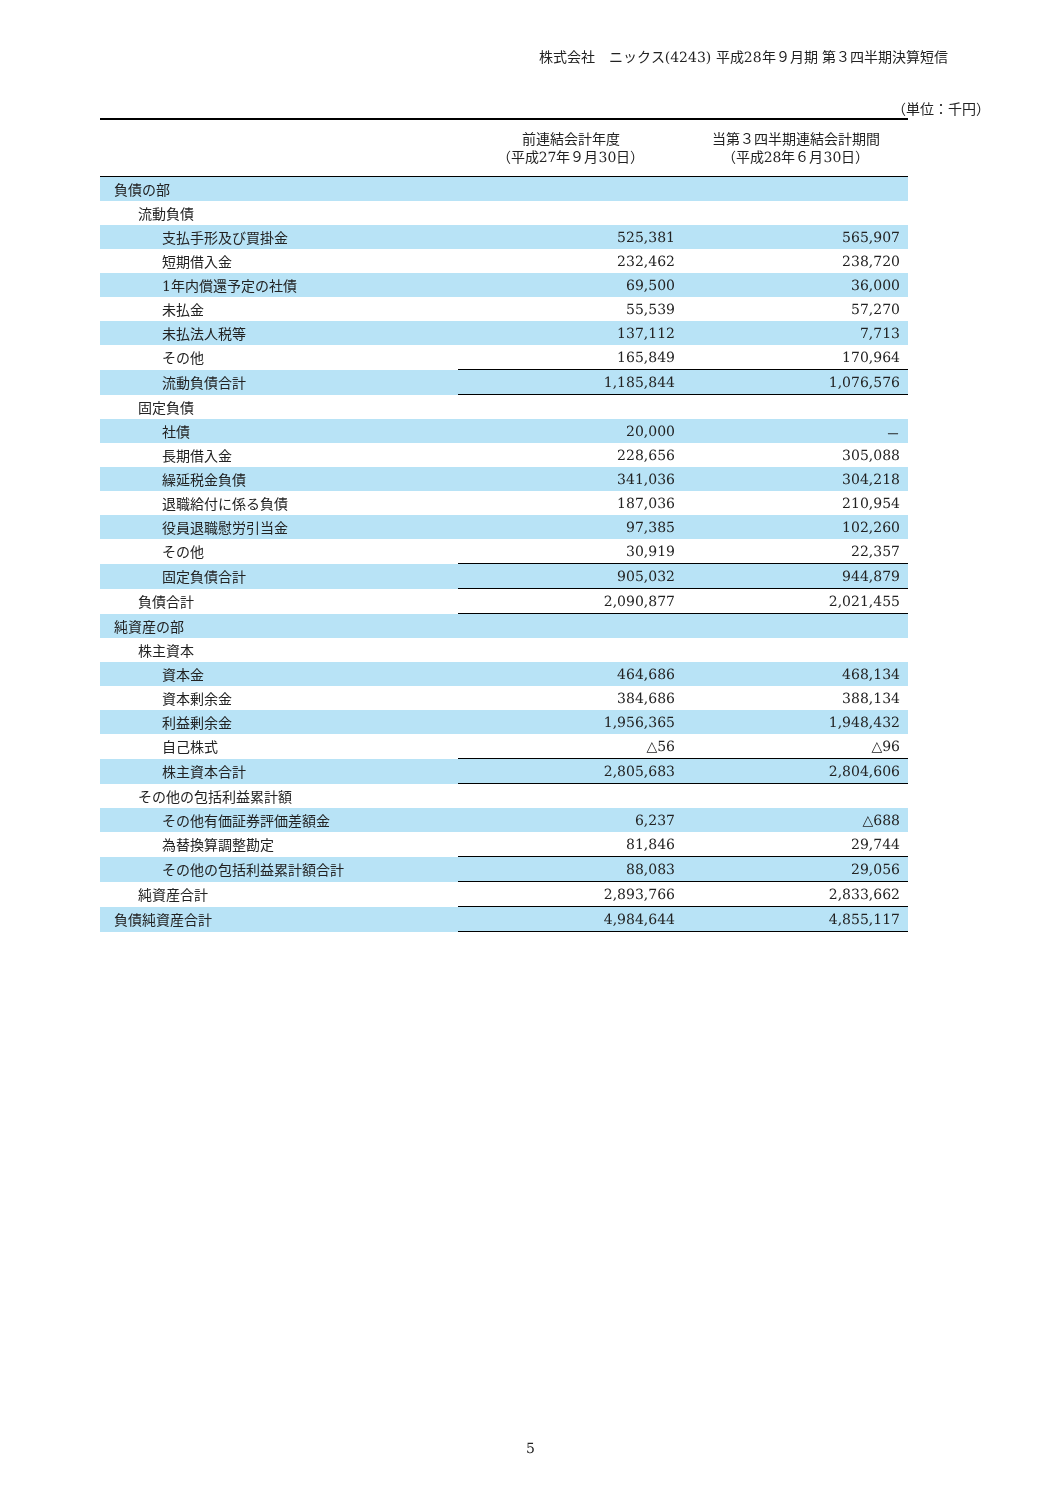株式会社　ニックス(4243) 平成28年９月期 第３四半期決算短信
（単位：千円）
| | 前連結会計年度 （平成27年９月30日） | 当第３四半期連結会計期間 （平成28年６月30日） |
| --- | --- | --- |
| 負債の部 | | |
| 流動負債 | | |
| 支払手形及び買掛金 | 525,381 | 565,907 |
| 短期借入金 | 232,462 | 238,720 |
| 1年内償還予定の社債 | 69,500 | 36,000 |
| 未払金 | 55,539 | 57,270 |
| 未払法人税等 | 137,112 | 7,713 |
| その他 | 165,849 | 170,964 |
| 流動負債合計 | 1,185,844 | 1,076,576 |
| 固定負債 | | |
| 社債 | 20,000 | － |
| 長期借入金 | 228,656 | 305,088 |
| 繰延税金負債 | 341,036 | 304,218 |
| 退職給付に係る負債 | 187,036 | 210,954 |
| 役員退職慰労引当金 | 97,385 | 102,260 |
| その他 | 30,919 | 22,357 |
| 固定負債合計 | 905,032 | 944,879 |
| 負債合計 | 2,090,877 | 2,021,455 |
| 純資産の部 | | |
| 株主資本 | | |
| 資本金 | 464,686 | 468,134 |
| 資本剰余金 | 384,686 | 388,134 |
| 利益剰余金 | 1,956,365 | 1,948,432 |
| 自己株式 | △56 | △96 |
| 株主資本合計 | 2,805,683 | 2,804,606 |
| その他の包括利益累計額 | | |
| その他有価証券評価差額金 | 6,237 | △688 |
| 為替換算調整勘定 | 81,846 | 29,744 |
| その他の包括利益累計額合計 | 88,083 | 29,056 |
| 純資産合計 | 2,893,766 | 2,833,662 |
| 負債純資産合計 | 4,984,644 | 4,855,117 |
5